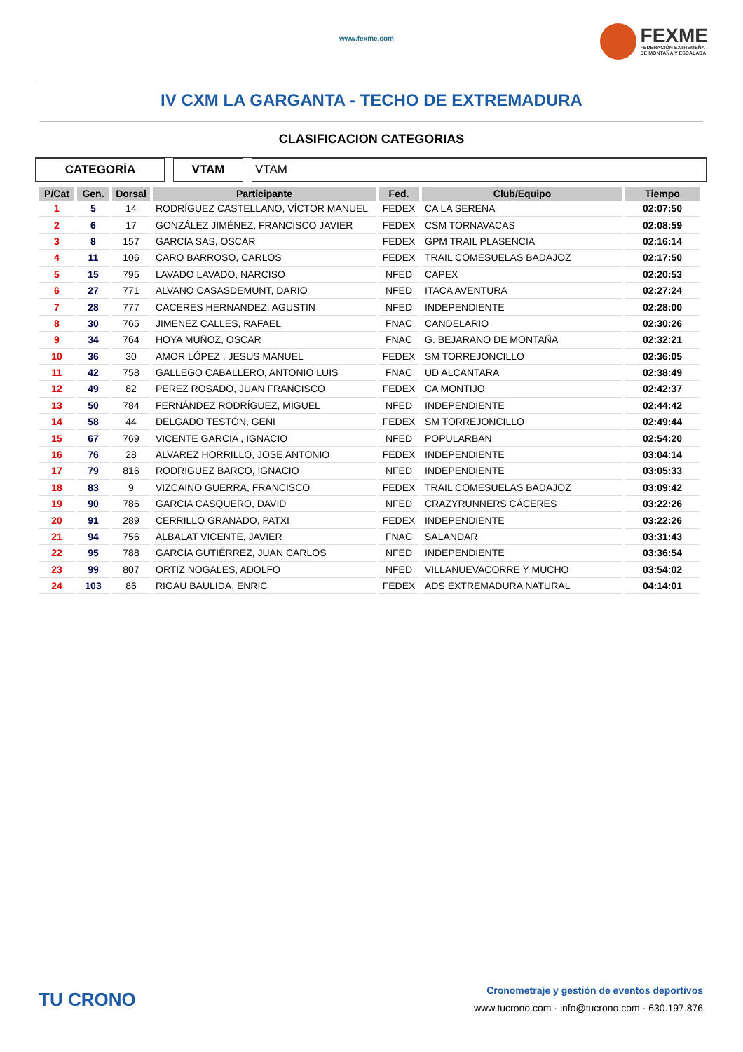www.fexme.com
FEXME
FEDERACIÓN EXTREMEÑA
DE MONTAÑA Y ESCALADA
IV CXM LA GARGANTA - TECHO DE EXTREMADURA
CLASIFICACION CATEGORIAS
CATEGORÍA VTAM VTAM
| P/Cat | Gen. | Dorsal | Participante | Fed. | Club/Equipo | Tiempo |
| --- | --- | --- | --- | --- | --- | --- |
| 1 | 5 | 14 | RODRÍGUEZ CASTELLANO, VÍCTOR MANUEL | FEDEX | CA LA SERENA | 02:07:50 |
| 2 | 6 | 17 | GONZÁLEZ JIMÉNEZ, FRANCISCO JAVIER | FEDEX | CSM TORNAVACAS | 02:08:59 |
| 3 | 8 | 157 | GARCIA SAS, OSCAR | FEDEX | GPM TRAIL PLASENCIA | 02:16:14 |
| 4 | 11 | 106 | CARO BARROSO, CARLOS | FEDEX | TRAIL COMESUELAS BADAJOZ | 02:17:50 |
| 5 | 15 | 795 | LAVADO LAVADO, NARCISO | NFED | CAPEX | 02:20:53 |
| 6 | 27 | 771 | ALVANO CASASDEMUNT, DARIO | NFED | ITACA AVENTURA | 02:27:24 |
| 7 | 28 | 777 | CACERES HERNANDEZ, AGUSTIN | NFED | INDEPENDIENTE | 02:28:00 |
| 8 | 30 | 765 | JIMENEZ CALLES, RAFAEL | FNAC | CANDELARIO | 02:30:26 |
| 9 | 34 | 764 | HOYA MUÑOZ, OSCAR | FNAC | G. BEJARANO DE MONTAÑA | 02:32:21 |
| 10 | 36 | 30 | AMOR LÓPEZ , JESUS MANUEL | FEDEX | SM TORREJONCILLO | 02:36:05 |
| 11 | 42 | 758 | GALLEGO CABALLERO, ANTONIO LUIS | FNAC | UD ALCANTARA | 02:38:49 |
| 12 | 49 | 82 | PEREZ ROSADO, JUAN FRANCISCO | FEDEX | CA MONTIJO | 02:42:37 |
| 13 | 50 | 784 | FERNÁNDEZ RODRÍGUEZ, MIGUEL | NFED | INDEPENDIENTE | 02:44:42 |
| 14 | 58 | 44 | DELGADO TESTÓN, GENI | FEDEX | SM TORREJONCILLO | 02:49:44 |
| 15 | 67 | 769 | VICENTE GARCIA , IGNACIO | NFED | POPULARBAN | 02:54:20 |
| 16 | 76 | 28 | ALVAREZ HORRILLO, JOSE ANTONIO | FEDEX | INDEPENDIENTE | 03:04:14 |
| 17 | 79 | 816 | RODRIGUEZ BARCO, IGNACIO | NFED | INDEPENDIENTE | 03:05:33 |
| 18 | 83 | 9 | VIZCAINO GUERRA, FRANCISCO | FEDEX | TRAIL COMESUELAS BADAJOZ | 03:09:42 |
| 19 | 90 | 786 | GARCIA CASQUERO, DAVID | NFED | CRAZYRUNNERS CÁCERES | 03:22:26 |
| 20 | 91 | 289 | CERRILLO GRANADO, PATXI | FEDEX | INDEPENDIENTE | 03:22:26 |
| 21 | 94 | 756 | ALBALAT VICENTE, JAVIER | FNAC | SALANDAR | 03:31:43 |
| 22 | 95 | 788 | GARCÍA GUTIÉRREZ, JUAN CARLOS | NFED | INDEPENDIENTE | 03:36:54 |
| 23 | 99 | 807 | ORTIZ NOGALES, ADOLFO | NFED | VILLANUEVACORRE Y MUCHO | 03:54:02 |
| 24 | 103 | 86 | RIGAU BAULIDA, ENRIC | FEDEX | ADS EXTREMADURA NATURAL | 04:14:01 |
TU CRONO
Cronometraje y gestión de eventos deportivos
www.tucrono.com · info@tucrono.com · 630.197.876